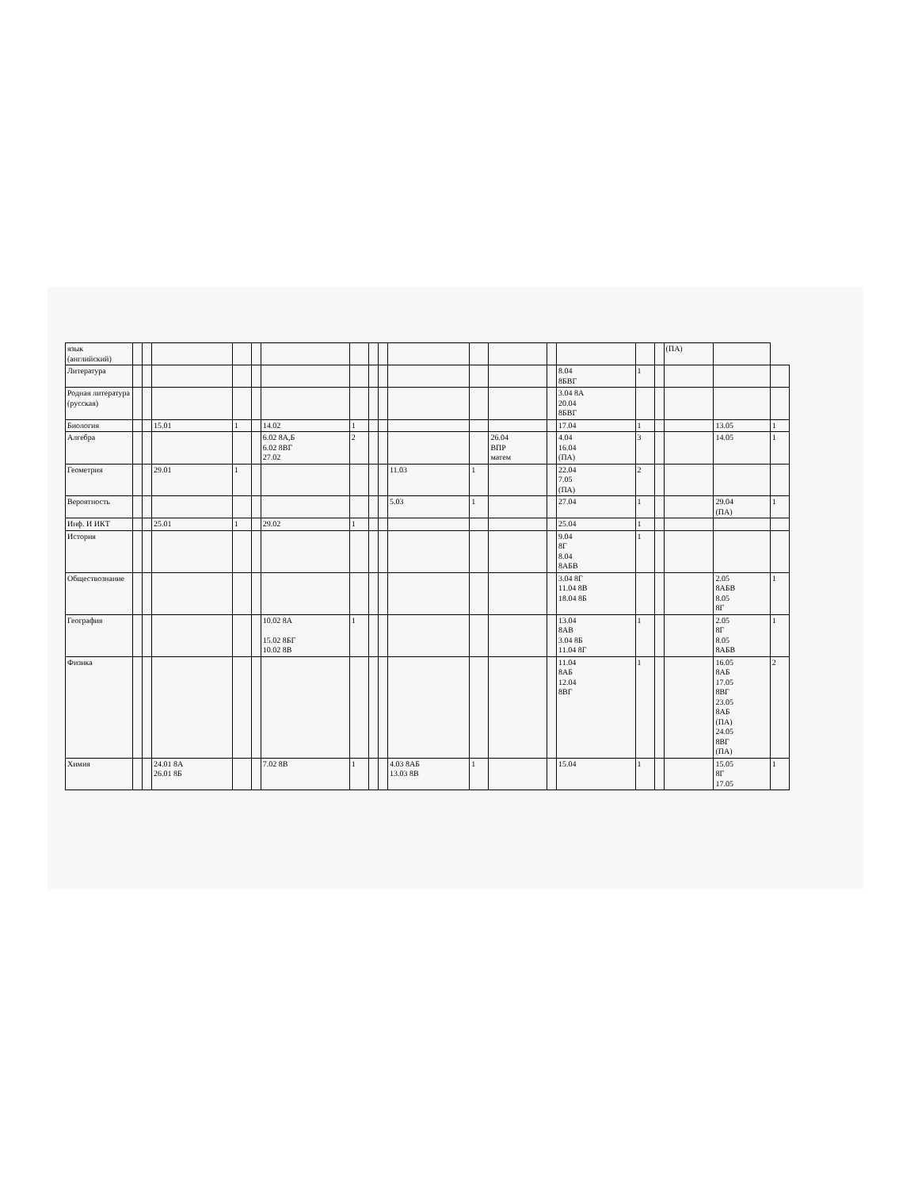| язык (английский) | | | | | | | | | | | | | | | | | (ПА) | | |
| Литература | | | | | | | | | | | | | | 8.04 8БВГ | 1 | | | | |
| Родная литература (русская) | | | | | | | | | | | | | | 3.04 8А 20.04 8БВГ | | | | | |
| Биология | | | 15.01 | 1 | | 14.02 | 1 | | | | | | | 17.04 | 1 | | | 13.05 | 1 |
| Алгебра | | | | | | 6.02 8А,Б 6.02 8ВГ 27.02 | 2 | | | | | 26.04 ВПР матем | | 4.04 16.04 (ПА) | 3 | | | 14.05 | 1 |
| Геометрия | | | 29.01 | 1 | | | | | | 11.03 | 1 | | | 22.04 7.05 (ПА) | 2 | | | | |
| Вероятность | | | | | | | | | | 5.03 | 1 | | | 27.04 | 1 | | | 29.04 (ПА) | 1 |
| Инф. И ИКТ | | | 25.01 | 1 | | 29.02 | 1 | | | | | | | 25.04 | 1 | | | | |
| История | | | | | | | | | | | | | | 9.04 8Г 8.04 8АБВ | 1 | | | | |
| Обществознание | | | | | | | | | | | | | | 3.04 8Г 11.04 8В 18.04 8Б | | | | 2.05 8АБВ 8.05 8Г | 1 |
| География | | | | | | 10.02 8А 15.02 8БГ 10.02 8В | 1 | | | | | | | 13.04 8АВ 3.04 8Б 11.04 8Г | 1 | | | 2.05 8Г 8.05 8АБВ | 1 |
| Физика | | | | | | | | | | | | | | 11.04 8АБ 12.04 8ВГ | 1 | | | 16.05 8АБ 17.05 8ВГ 23.05 8АБ (ПА) 24.05 8ВГ (ПА) | 2 |
| Химия | | | 24.01 8А 26.01 8Б | | | 7.02 8В | 1 | | | 4.03 8АБ 13.03 8В | 1 | | | 15.04 | 1 | | | 15.05 8Г 17.05 | 1 |